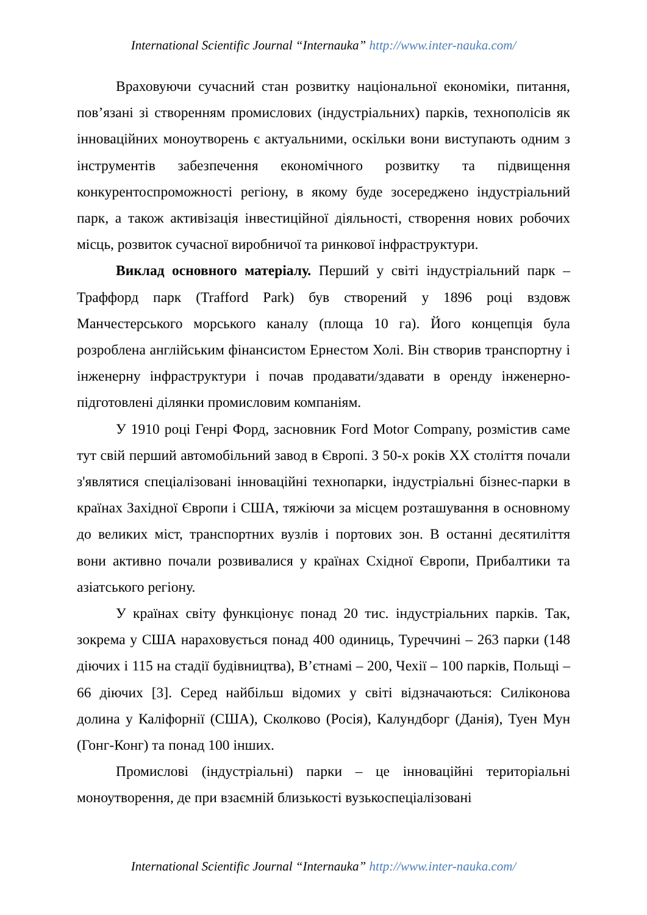International Scientific Journal “Internauka” http://www.inter-nauka.com/
Враховуючи сучасний стан розвитку національної економіки, питання, пов’язані зі створенням промислових (індустріальних) парків, технополісів як інноваційних моноутворень є актуальними, оскільки вони виступають одним з інструментів забезпечення економічного розвитку та підвищення конкурентоспроможності регіону, в якому буде зосереджено індустріальний парк, а також активізація інвестиційної діяльності, створення нових робочих місць, розвиток сучасної виробничої та ринкової інфраструктури.
Виклад основного матеріалу. Перший у світі індустріальний парк – Траффорд парк (Trafford Park) був створений у 1896 році вздовж Манчестерського морського каналу (площа 10 га). Його концепція була розроблена англійським фінансистом Ернестом Холі. Він створив транспортну і інженерну інфраструктури і почав продавати/здавати в оренду інженерно-підготовлені ділянки промисловим компаніям.
У 1910 році Генрі Форд, засновник Ford Motor Company, розмістив саме тут свій перший автомобільний завод в Європі. З 50-х років XX століття почали з'являтися спеціалізовані інноваційні технопарки, індустріальні бізнес-парки в країнах Західної Європи і США, тяжіючи за місцем розташування в основному до великих міст, транспортних вузлів і портових зон. В останні десятиліття вони активно почали розвивалися у країнах Східної Європи, Прибалтики та азіатського регіону.
У країнах світу функціонує понад 20 тис. індустріальних парків. Так, зокрема у США нараховується понад 400 одиниць, Туреччині – 263 парки (148 діючих і 115 на стадії будівництва), В’єтнамі – 200, Чехії – 100 парків, Польщі – 66 діючих [3]. Серед найбільш відомих у світі відзначаються: Силіконова долина у Каліфорнії (США), Сколково (Росія), Калундборг (Данія), Туен Мун (Гонг-Конг) та понад 100 інших.
Промислові (індустріальні) парки – це інноваційні територіальні моноутворення, де при взаємній близькості вузькоспеціалізовані
International Scientific Journal “Internauka” http://www.inter-nauka.com/